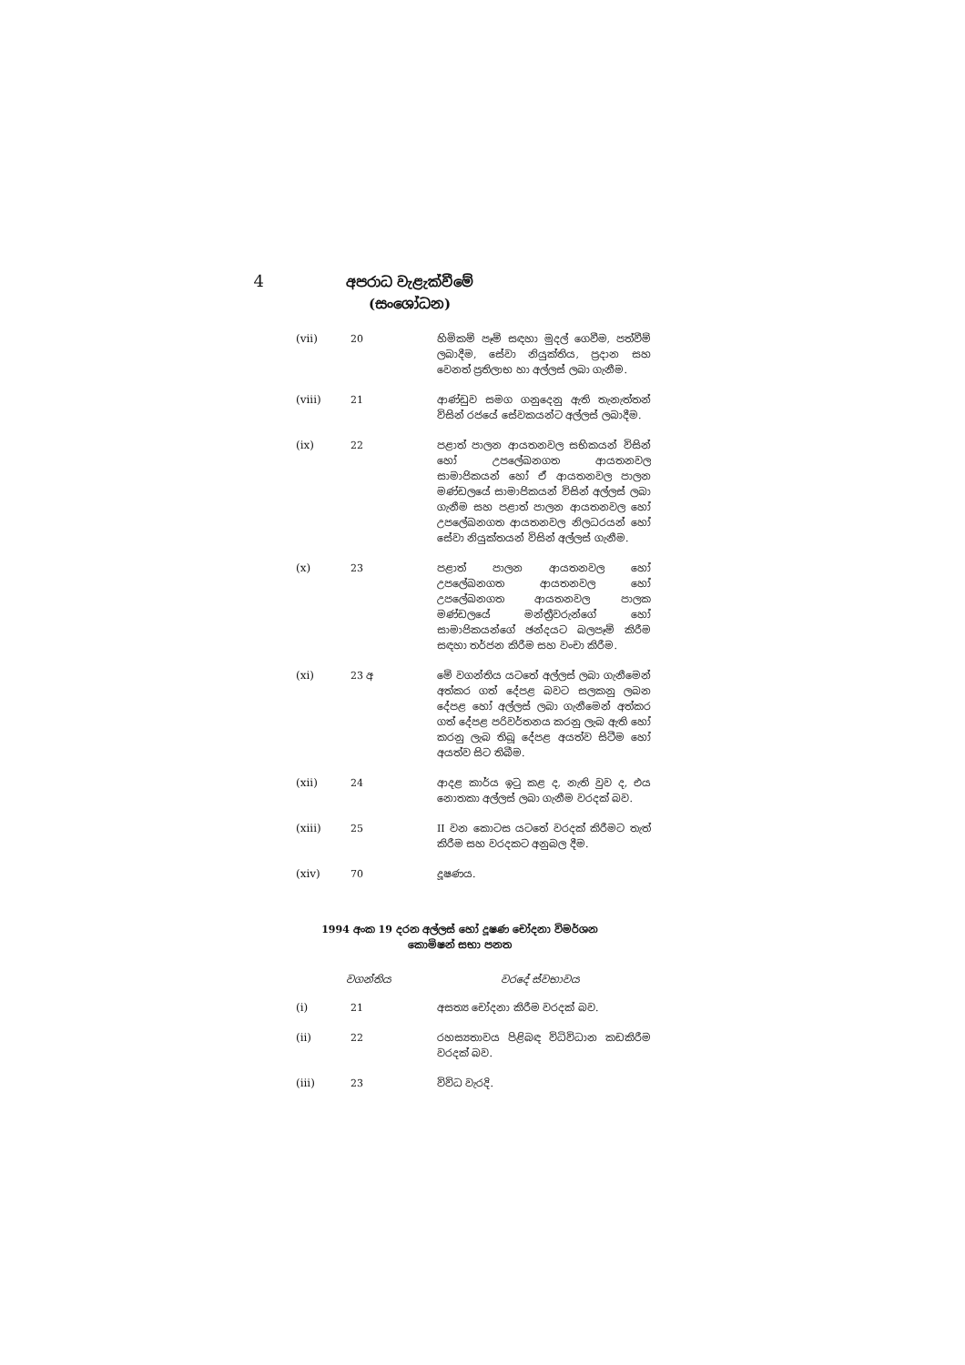4
අපරාධ වැළැක්වීමේ
(සංශෝධන)
| (vii) | 20 | හිමිකම් පෑම් සඳහා මුදල් ගෙවීම, පත්වීම් ලබාදීම, සේවා නියුක්තිය, ප්‍රදාන සහ වෙනත් ප්‍රතිලාභ හා අල්ලස් ලබා ගැනීම. |
| (viii) | 21 | ආණ්ඩුව සමග ගනුදෙනු ඇති තැනැත්තන් විසින් රජයේ සේවකයන්ට අල්ලස් ලබාදීම. |
| (ix) | 22 | පළාත් පාලන ආයතනවල සභිකයන් විසින් හෝ උපලේඛනගත ආයතනවල සාමාජිකයන් හෝ ඒ ආයතනවල පාලන මණ්ඩලයේ සාමාජිකයන් විසින් අල්ලස් ලබා ගැනීම සහ පළාත් පාලන ආයතනවල හෝ උපලේඛනගත ආයතනවල නිලධරයන් හෝ සේවා නියුක්තයන් විසින් අල්ලස් ගැනීම. |
| (x) | 23 | පළාත් පාලන ආයතනවල හෝ උපලේඛනගත ආයතනවල හෝ උපලේඛනගත ආයතනවල පාලක මණ්ඩලයේ මන්ත්‍රීවරුන්ගේ හෝ සාමාජිකයන්ගේ ඡන්දයට බලපෑම් කිරීම සඳහා තර්ජන කිරීම සහ වංචා කිරීම. |
| (xi) | 23 අ | මේ වගන්තිය යටතේ අල්ලස් ලබා ගැනීමෙන් අත්කර ගත් දේපළ බවට සලකනු ලබන දේපළ හෝ අල්ලස් ලබා ගැනීමෙන් අත්කර ගත් දේපළ පරිවර්තනය කරනු ලැබ ඇති හෝ කරනු ලැබ තිබූ දේපළ අයත්ව සිටීම හෝ අයත්ව සිට තිබීම. |
| (xii) | 24 | ආදළ කාර්ය ඉටු කළ ද, නැති වුව ද, එය නොතකා අල්ලස් ලබා ගැනීම වරදක් බව. |
| (xiii) | 25 | II වන කොටස යටතේ වරදක් කිරීමට තැත් කිරීම සහ වරදකට අනුබල දීම. |
| (xiv) | 70 | දූෂණය. |
1994 අංක 19 දරන අල්ලස් හෝ දූෂණ චෝදනා විමර්ශන කොමිෂන් සභා පනත
වගන්තිය වරදේ ස්වභාවය
| (i) | 21 | අසත්‍ය චෝදනා කිරීම වරදක් බව. |
| (ii) | 22 | රහස්‍යතාවය පිළිබඳ විධිවිධාන කඩකිරීම වරදක් බව. |
| (iii) | 23 | විවිධ වැරදි. |